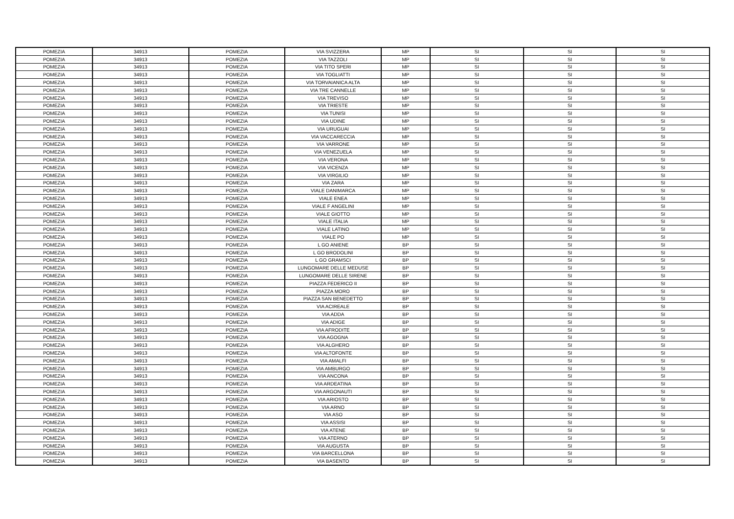| POMEZIA | 34913 | POMEZIA | VIA SVIZZERA | MP | SI | SI | SI |
| POMEZIA | 34913 | POMEZIA | VIA TAZZOLI | MP | SI | SI | SI |
| POMEZIA | 34913 | POMEZIA | VIA TITO SPERI | MP | SI | SI | SI |
| POMEZIA | 34913 | POMEZIA | VIA TOGLIATTI | MP | SI | SI | SI |
| POMEZIA | 34913 | POMEZIA | VIA TORVAIANICA ALTA | MP | SI | SI | SI |
| POMEZIA | 34913 | POMEZIA | VIA TRE CANNELLE | MP | SI | SI | SI |
| POMEZIA | 34913 | POMEZIA | VIA TREVISO | MP | SI | SI | SI |
| POMEZIA | 34913 | POMEZIA | VIA TRIESTE | MP | SI | SI | SI |
| POMEZIA | 34913 | POMEZIA | VIA TUNISI | MP | SI | SI | SI |
| POMEZIA | 34913 | POMEZIA | VIA UDINE | MP | SI | SI | SI |
| POMEZIA | 34913 | POMEZIA | VIA URUGUAI | MP | SI | SI | SI |
| POMEZIA | 34913 | POMEZIA | VIA VACCARECCIA | MP | SI | SI | SI |
| POMEZIA | 34913 | POMEZIA | VIA VARRONE | MP | SI | SI | SI |
| POMEZIA | 34913 | POMEZIA | VIA VENEZUELA | MP | SI | SI | SI |
| POMEZIA | 34913 | POMEZIA | VIA VERONA | MP | SI | SI | SI |
| POMEZIA | 34913 | POMEZIA | VIA VICENZA | MP | SI | SI | SI |
| POMEZIA | 34913 | POMEZIA | VIA VIRGILIO | MP | SI | SI | SI |
| POMEZIA | 34913 | POMEZIA | VIA ZARA | MP | SI | SI | SI |
| POMEZIA | 34913 | POMEZIA | VIALE DANIMARCA | MP | SI | SI | SI |
| POMEZIA | 34913 | POMEZIA | VIALE ENEA | MP | SI | SI | SI |
| POMEZIA | 34913 | POMEZIA | VIALE F ANGELINI | MP | SI | SI | SI |
| POMEZIA | 34913 | POMEZIA | VIALE GIOTTO | MP | SI | SI | SI |
| POMEZIA | 34913 | POMEZIA | VIALE ITALIA | MP | SI | SI | SI |
| POMEZIA | 34913 | POMEZIA | VIALE LATINO | MP | SI | SI | SI |
| POMEZIA | 34913 | POMEZIA | VIALE PO | MP | SI | SI | SI |
| POMEZIA | 34913 | POMEZIA | L GO ANIENE | BP | SI | SI | SI |
| POMEZIA | 34913 | POMEZIA | L GO BRODOLINI | BP | SI | SI | SI |
| POMEZIA | 34913 | POMEZIA | L GO GRAMSCI | BP | SI | SI | SI |
| POMEZIA | 34913 | POMEZIA | LUNGOMARE DELLE MEDUSE | BP | SI | SI | SI |
| POMEZIA | 34913 | POMEZIA | LUNGOMARE DELLE SIRENE | BP | SI | SI | SI |
| POMEZIA | 34913 | POMEZIA | PIAZZA FEDERICO II | BP | SI | SI | SI |
| POMEZIA | 34913 | POMEZIA | PIAZZA MORO | BP | SI | SI | SI |
| POMEZIA | 34913 | POMEZIA | PIAZZA SAN BENEDETTO | BP | SI | SI | SI |
| POMEZIA | 34913 | POMEZIA | VIA ACIREALE | BP | SI | SI | SI |
| POMEZIA | 34913 | POMEZIA | VIA ADDA | BP | SI | SI | SI |
| POMEZIA | 34913 | POMEZIA | VIA ADIGE | BP | SI | SI | SI |
| POMEZIA | 34913 | POMEZIA | VIA AFRODITE | BP | SI | SI | SI |
| POMEZIA | 34913 | POMEZIA | VIA AGOGNA | BP | SI | SI | SI |
| POMEZIA | 34913 | POMEZIA | VIA ALGHERO | BP | SI | SI | SI |
| POMEZIA | 34913 | POMEZIA | VIA ALTOFONTE | BP | SI | SI | SI |
| POMEZIA | 34913 | POMEZIA | VIA AMALFI | BP | SI | SI | SI |
| POMEZIA | 34913 | POMEZIA | VIA AMBURGO | BP | SI | SI | SI |
| POMEZIA | 34913 | POMEZIA | VIA ANCONA | BP | SI | SI | SI |
| POMEZIA | 34913 | POMEZIA | VIA ARDEATINA | BP | SI | SI | SI |
| POMEZIA | 34913 | POMEZIA | VIA ARGONAUTI | BP | SI | SI | SI |
| POMEZIA | 34913 | POMEZIA | VIA ARIOSTO | BP | SI | SI | SI |
| POMEZIA | 34913 | POMEZIA | VIA ARNO | BP | SI | SI | SI |
| POMEZIA | 34913 | POMEZIA | VIA ASO | BP | SI | SI | SI |
| POMEZIA | 34913 | POMEZIA | VIA ASSISI | BP | SI | SI | SI |
| POMEZIA | 34913 | POMEZIA | VIA ATENE | BP | SI | SI | SI |
| POMEZIA | 34913 | POMEZIA | VIA ATERNO | BP | SI | SI | SI |
| POMEZIA | 34913 | POMEZIA | VIA AUGUSTA | BP | SI | SI | SI |
| POMEZIA | 34913 | POMEZIA | VIA BARCELLONA | BP | SI | SI | SI |
| POMEZIA | 34913 | POMEZIA | VIA BASENTO | BP | SI | SI | SI |